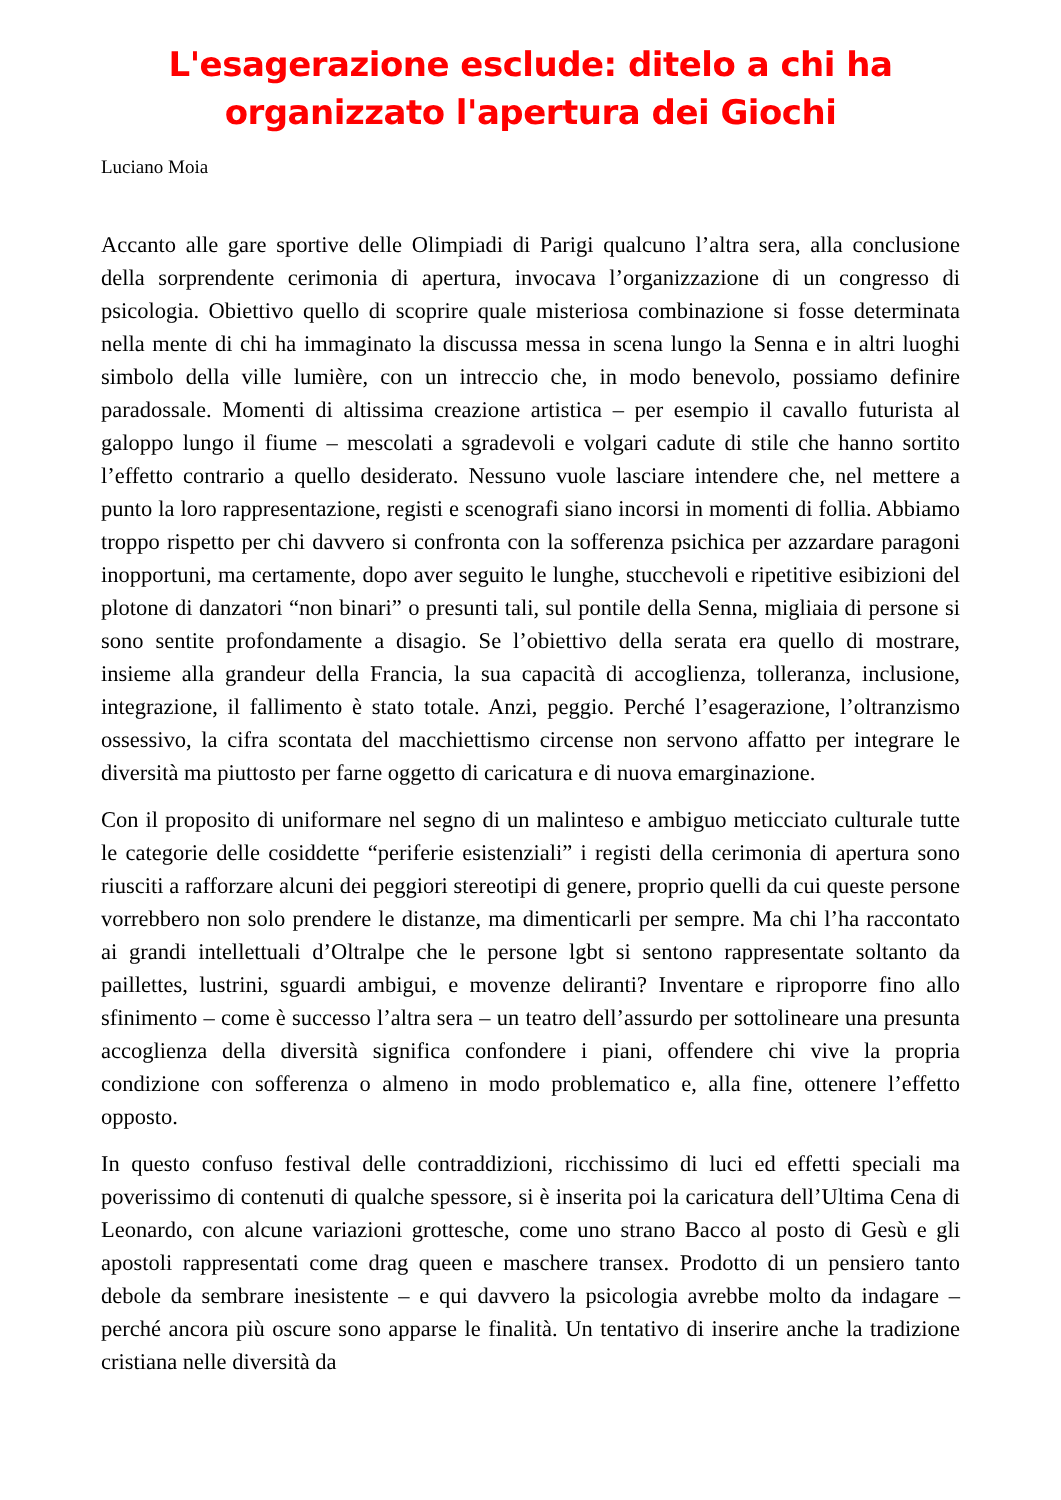L'esagerazione esclude: ditelo a chi ha organizzato l'apertura dei Giochi
Luciano Moia
Accanto alle gare sportive delle Olimpiadi di Parigi qualcuno l’altra sera, alla conclusione della sorprendente cerimonia di apertura, invocava l’organizzazione di un congresso di psicologia. Obiettivo quello di scoprire quale misteriosa combinazione si fosse determinata nella mente di chi ha immaginato la discussa messa in scena lungo la Senna e in altri luoghi simbolo della ville lumière, con un intreccio che, in modo benevolo, possiamo definire paradossale. Momenti di altissima creazione artistica – per esempio il cavallo futurista al galoppo lungo il fiume – mescolati a sgradevoli e volgari cadute di stile che hanno sortito l’effetto contrario a quello desiderato. Nessuno vuole lasciare intendere che, nel mettere a punto la loro rappresentazione, registi e scenografi siano incorsi in momenti di follia. Abbiamo troppo rispetto per chi davvero si confronta con la sofferenza psichica per azzardare paragoni inopportuni, ma certamente, dopo aver seguito le lunghe, stucchevoli e ripetitive esibizioni del plotone di danzatori “non binari” o presunti tali, sul pontile della Senna, migliaia di persone si sono sentite profondamente a disagio. Se l’obiettivo della serata era quello di mostrare, insieme alla grandeur della Francia, la sua capacità di accoglienza, tolleranza, inclusione, integrazione, il fallimento è stato totale. Anzi, peggio. Perché l’esagerazione, l’oltranzismo ossessivo, la cifra scontata del macchiettismo circense non servono affatto per integrare le diversità ma piuttosto per farne oggetto di caricatura e di nuova emarginazione.
Con il proposito di uniformare nel segno di un malinteso e ambiguo meticciato culturale tutte le categorie delle cosiddette “periferie esistenziali” i registi della cerimonia di apertura sono riusciti a rafforzare alcuni dei peggiori stereotipi di genere, proprio quelli da cui queste persone vorrebbero non solo prendere le distanze, ma dimenticarli per sempre. Ma chi l’ha raccontato ai grandi intellettuali d’Oltralpe che le persone lgbt si sentono rappresentate soltanto da paillettes, lustrini, sguardi ambigui, e movenze deliranti? Inventare e riproporre fino allo sfinimento – come è successo l’altra sera – un teatro dell’assurdo per sottolineare una presunta accoglienza della diversità significa confondere i piani, offendere chi vive la propria condizione con sofferenza o almeno in modo problematico e, alla fine, ottenere l’effetto opposto.
In questo confuso festival delle contraddizioni, ricchissimo di luci ed effetti speciali ma poverissimo di contenuti di qualche spessore, si è inserita poi la caricatura dell’Ultima Cena di Leonardo, con alcune variazioni grottesche, come uno strano Bacco al posto di Gesù e gli apostoli rappresentati come drag queen e maschere transex. Prodotto di un pensiero tanto debole da sembrare inesistente – e qui davvero la psicologia avrebbe molto da indagare – perché ancora più oscure sono apparse le finalità. Un tentativo di inserire anche la tradizione cristiana nelle diversità da